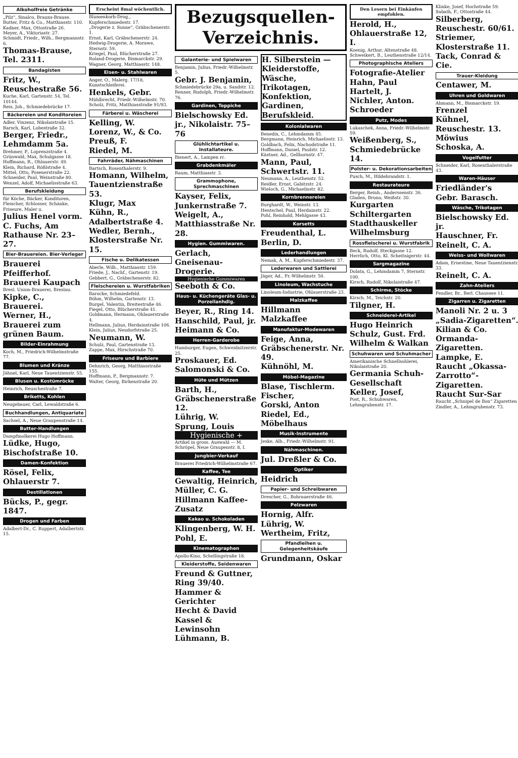Alkoholfreie Getränke
„Pilz“, Sinalco, Brauns-Brause.
Butter, Fritz & Co., Matthiasstr. 110.
Kadner, Max, Ottostraße 26.
Meyer, A., Viktoriastr. 27.
Schmidt, Friedr., Wilh., Bergmannstr. 6.
Thomas-Brause, Tel. 2311.
Bandagisten
Fritz, W., Reuschestraße 56.
Kuche, Karl, Gartenstr. 54, Tel. 10144.
Reis, Joh., Schmiedebrücke 17.
Bäckereien und Konditoreien
Adler, Vinzenz, Nikolaistraße 15.
Barsch, Karl, Lobestraße 32.
Berger, Friedr., Lehmdamm 5a.
Brehmer, P., Loprenzstraße 4.
Grünwald, Max, Schulgasse 18.
Hoffmann, R., Ohlauerstr. 49.
Klein, Richard, Rößlstraße 4.
Mittel, Otto, Posenerstraße 22.
Schneider, Paul, Weinstraße 80.
Wenzel, Adolf, Michaelisstraße 63.
Berufskleidung
für Köche, Bäcker, Konditoren, Fleischer, Schlosser, Schänke, Friseure, Maler u.
Julius Henel vorm. C. Fuchs, Am Rathause Nr. 23–27.
Bier-Brauereien. Bier-Verleger
Brauerei Pfeifferhof.
Brauerei Kaupach
Bresl. Union-Brauerei, Breslau.
Kipke, C., Brauerei.
Werner, H., Brauerei zum grünen Baum.
Bilder-Einrahmung
Koch, M., Friedrich-Wilhelmstraße 77.
Blumen und Kränze
Jähnel, Karl, Neue Tauentzienstr. 55.
Blusen u. Kostümröcke
Heinrich, Reuschestraße 7.
Briketts, Kohlen
Neugebauer, Carl, Lewaldstraße 6.
Buchhandlungen, Antiquariate
Sachsel, A., Neue Graupenstraße 14.
Butter-Handlungen
Dampfmolkerei Hugo Hoffmann.
Lüdke, Hugo, Bischofstraße 10.
Damen-Konfektion
Rösel, Felix, Ohlauerstr 7.
Destillationen
Bücks, P., gegr. 1847.
Drogen und Farben
Adalbert-Dr., C. Ruppert, Adalbertstr. 15.
Erscheint 8mal wöchentlich.
Blumenkorb-Drog., Kupferschmiedestr. 17.
„Drogerie z. Sonne“, Gräbschenerstr. 1.
Ernst, Karl, Gräbschenerstr. 24.
Hedwig-Drogerie, A. Morawe, Sternstr. 59.
Kriegel, Paul, Blücherstraße 27.
Roland-Drogerie, Bismarckstr. 29.
Wagner, Georg, Matthiasstr. 148.
Eisen- u. Stahlwaren
Anger, O., Malerg. 17/18, Kunstschleiferei.
Henkels, Gebr.
Mühlbrecht, Friedr.-Wilhelmstr. 70.
Scholz, Fritz, Matthiasstraße 91/93.
Färberei u. Wäscherei
Kelling, W.
Lorenz, W., & Co.
Preuß, F.
Riedel, M.
Fahrräder, Nähmaschinen
Bartsch, Rosenthalerstr. 9.
Homann, Wilhelm, Tauentzienstraße 53.
Klugr, Max
Kühn, R., Adalbertstraße 4.
Wedler, Bernh., Klosterstraße Nr. 15.
Fische u. Delikatessen
Aberle, Wilh., Matthiasstr. 159.
Friede, J., Nachf., Gartenstr. 19.
Gebbert, G., Gräbschenerstr. 82.
Fleischereien u. Wurstfabriken
Barocke, Schmiedefeld.
Böhm, Wilhelm, Gartenstr. 13.
Burgel, Valentin, Breitestraße 46.
Fiegel, Otto, Blücherstraße 41.
Goldmann, Hermann, Ohlauerstraße 4.
Hellmann, Julius, Herdainstraße 106.
Klein, Julius, Neudorfstraße 25.
Neumann, W.
Schulz, Paul, Gartenstraße 13.
Zappe, Max, Hirschstraße 70.
Friseure und Barbiere
Dehnrich, Georg, Matthiasstraße 155.
Hoffmann, P., Bergmannstr. 7.
Walter, Georg, Birkenstraße 20.
Bezugsquellen-Verzeichnis.
Galanterie- und Spielwaren
Benjamin, Julius, Friedr.-Wilhelmstr. 5.
Gebr. J. Benjamin,
Schmiedebrücke 29a, u. Sandstr. 12.
Renner, Rudolph, Friedr.-Wilhelmstr. 76.
Gardinen, Teppiche
Bielschowsky Ed. jr., Nikolaistr. 75–76
Glühlichtartikel u. Installateure.
Bienert, A., Lampen rc.
Grabdenkmäler
Raum, Matthiasstr. 3.
Grammophone, Sprechmaschinen
Kayser, Felix, Junkernstraße 7.
Weigelt, A., Matthiasstraße Nr. 28.
Hygien. Gummiwaren.
Gerlach, Gneisenau-Drogerie.
Hygienische Gummiwaren
Seeboth & Co.
Haus- u. Küchengeräte Glas- u. Porzellanhdlg.
Beyer, R., Ring 14.
Hanschild, Paul, jr.
Heimann & Co.
Herren-Garderobe
Hamburger, Eugen, Schweidnitzerstr. 25.
Proskauer, Ed.
Salomonski & Co.
Hüte und Mützen
Barth, H., Gräbschenerstraße 12.
Lührig, W.
Sprung, Louis
Hygienische +
Artikel in gross. Auswahl — M. Schröpel, Neue Graupenstr. 8, I.
Jungbier-Verkauf
Brauerei Friedrich-Wilhelmstraße 67.
Kaffee, Tee
Gewaltig, Heinrich,
Müller, C. G.
Hillmann Kaffee-Zusatz
Kakao u. Schokoladen
Klingenberg, W. H.
Pohl, E.
Kinematographen
Apollo-Kino, Schellingstraße 18.
Kleiderstoffe, Seidenwaren
Freund & Guttner, Ring 39/40.
Hammer & Gerichter
Hecht & David
Kassel & Lewinsohn
Lühmann, B.
H. Silberstein — Kleiderstoffe, Wäsche, Trikotagen, Konfektion, Gardinen, Berufskleid.
Kolonialwaren
Benedix, C., Lehmdamm 45.
Bergmann, Heinrich, Michaelisstr. 13.
Goldbach, Felix, Nachodstraße 11.
Hoffmann, Daniel, Paulstr. 12.
Kästner, Ad., Gellhornstr. 47.
Mann, Paul, Schwertstr. 11.
Neumann, A., Leuthenstr. 52.
Reidler, Ernst, Gabitzstr. 24.
Wieloch, G., Michaelisstr. 82.
Kornbrennereien
Burghardt, W., Weinstr. 13.
Hentschel, Paul, Herdainstr. 22.
Pohl, Reinhold, Mehlgasse 43.
Korsetts
Freudenthal, L.
Berlin, D.
Lederhandlungen
Nemak, A. M., Kupferschmiedestr. 37.
Lederwaren und Sattlerei
Jäger, Ad., Fr.-Wilhelmstr. 50.
Linoleum, Wachstuche
Linoleum-Industrie, Ohlauerstraße 23.
Malzkaffee
Hillmann Malzkaffee
Manufaktur-Modewaren
Feige, Anna, Gräbschenerstr. Nr. 49.
Kühnöhl, M.
Möbel-Magazine
Blase, Tischlerm.
Fischer,
Gorski, Anton
Riedel, Ed., Möbelhaus
Musik-Instrumente
Jeske, Alb., Friedr.-Wilhelmstr. 91.
Nähmaschinen.
Jul. Dreßler & Co.
Optiker
Heidrich
Papier- und Schreibwaren
Drescher, G., Bohrauerstraße 46.
Pelzwaren
Hornig, Alfr.
Lührig, W.
Wertheim, Fritz,
Pfandleihen u. Gelegenheitskäufe
Grundmann, Oskar
Den Lesern bei Einkäufen empfohlen.
Herold, H., Ohlauerstraße 12, I.
Koenig, Arthur, Altenstraße 48.
Schweikert, B., Leuthenstraße 12/14.
Photographische Ateliers
Fotografie-Atelier
Hahn, Paul
Hartelt, J.
Nichler, Anton.
Schroeder
Putz, Modes
Lukaschek, Anna, Friedr.-Wilhelmstr. 59.
Weißenberg, S., Schmiedebrücke 14.
Polster- u. Dekorationsarbeiten
Pusch, M., Hildebrandstr. 1.
Restaurateure
Berger, Reinh., Anderssenstr. 36.
Gladen, Bruno, Weißstr. 30.
Kurgarten
Schiltergarten
Stadthauskeller
Wilhelmsburg
Rossfleischerei u. Wurstfabrik
Beck, Rudolf, Steckgasse 12.
Herrlich, Otto, Kl. Scheitnigerstr. 44.
Sargmagazine
Dolata, G., Lehmdamm 7, Sternstr. 100.
Kirsch, Rudolf, Nikolaistraße 47.
Schirme, Stöcke
Kirsch, M., Teichstr. 20.
Tilgner, H.
Schneiderei-Artikel
Hugo Heinrich
Schulz, Gust. Frd.
Wilhelm & Walkan
Schuhwaren und Schuhmacher
Amerikanische Schnellsohlerei, Nikolaistraße 20.
Germania Schuh-Gesellschaft
Keller, Josef,
Post, R., Schuhwaren, Lehmgrubenstr. 17.
Klinke, Josef, Hochstraße 59.
Sabath, F., Ottostraße 44.
Silberberg, Reuschestr. 60/61.
Striemer, Klosterstraße 11.
Tack, Conrad & Cie.
Trauer-Kleidung
Centawer, M.
Uhren und Goldwaren
Ahmann, M., Bismarckstr. 19.
Frenzel
Kühnel, Reuschestr. 13.
Möwius
Schoska, A.
Vogelfutter
Schneider, Karl, Rosenthalerstraße 43.
Waren-Häuser
Friedländer's
Gebr. Barasch.
Wäsche, Trikotagen
Bielschowsky Ed. jr.
Hauschner, Fr.
Reinelt, C. A.
Weiss- und Wollwaren
Adam, Ernestine, Neue Tauentzienstr. 33.
Reinelt, C. A.
Zahn-Ateliers
Fendler, Br., Berl. Chaussee 11.
Zigarren u. Zigaretten
Manoli Nr. 2 u. 3
„Sadia-Zigaretten“.
Kilian & Co.
Ormanda-Zigaretten.
Lampke, E.
Raucht „Okassa-Zarrotto“-Zigaretten.
Raucht Sur-Sar
Raucht „Schnipel de Bon“ Zigaretten
Zindler, A., Lehmgrubenstr. 73.